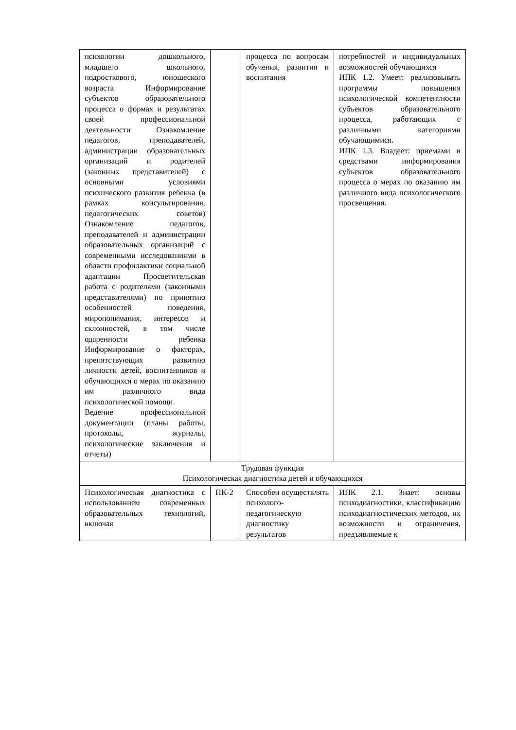| психологии дошкольного, младшего школьного, подросткового, юношеского возраста Информирование субъектов образовательного процесса о формах и результатах своей профессиональной деятельности Ознакомление педагогов, преподавателей, администрации образовательных организаций и родителей (законных представителей) с основными условиями психического развития ребенка (в рамках консультирования, педагогических советов) Ознакомление педагогов, преподавателей и администрации образовательных организаций с современными исследованиями в области профилактики социальной адаптации Просветительская работа с родителями (законными представителями) по принятию особенностей поведения, миропонимания, интересов и склонностей, в том числе одаренности ребенка Информирование о факторах, препятствующих развитию личности детей, воспитанников и обучающихся о мерах по оказанию им различного вида психологической помощи Ведение профессиональной документации (планы работы, протоколы, журналы, психологические заключения и отчеты) | | процесса по вопросам обучения, развития и воспитания | потребностей и индивидуальных возможностей обучающихся ИПК 1.2. Умеет: реализовывать программы повышения психологической компетентности субъектов образовательного процесса, работающих с различными категориями обучающимися. ИПК 1.3. Владеет: приемами и средствами информирования субъектов образовательного процесса о мерах по оказанию им различного вида психологического просвещения. |
| Трудовая функция Психологическая диагностика детей и обучающихся | | | |
| Психологическая диагностика с использованием современных образовательных технологий, включая | ПК-2 | Способен осуществлять психолого-педагогическую диагностику результатов | ИПК 2.1. Знает: основы психодиагностики, классификацию психодиагностических методов, их возможности и ограничения, предъявляемые к |